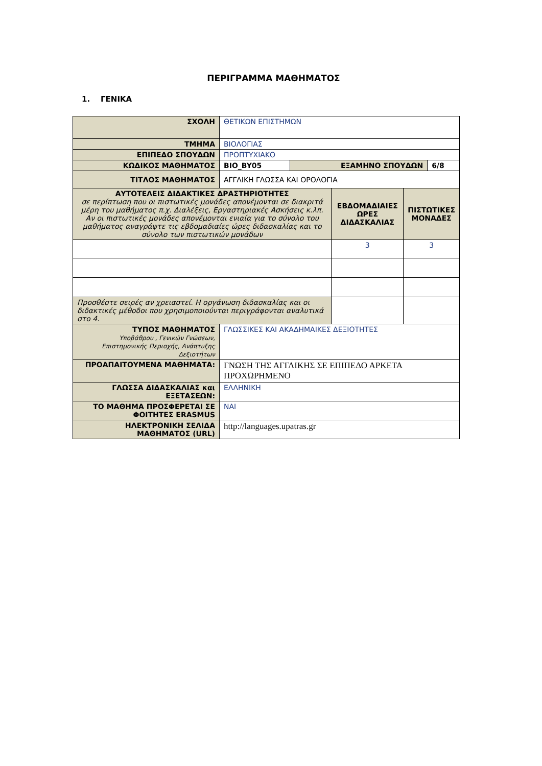ΠΕΡΙΓΡΑΜΜΑ ΜΑΘΗΜΑΤΟΣ
1. ΓΕΝΙΚΑ
| ΣΧΟΛΗ | ΘΕΤΙΚΩΝ ΕΠΙΣΤΗΜΩΝ | | |
| ΤΜΗΜΑ | ΒΙΟΛΟΓΙΑΣ | | |
| ΕΠΙΠΕΔΟ ΣΠΟΥΔΩΝ | ΠΡΟΠΤΥΧΙΑΚΟ | | |
| ΚΩΔΙΚΟΣ ΜΑΘΗΜΑΤΟΣ | BIO_BY05 | ΕΞΑΜΗΝΟ ΣΠΟΥΔΩΝ | 6/8 |
| ΤΙΤΛΟΣ ΜΑΘΗΜΑΤΟΣ | ΑΓΓΛΙΚΗ ΓΛΩΣΣΑ ΚΑΙ ΟΡΟΛΟΓΙΑ | | |
| ΑΥΤΟΤΕΛΕΙΣ ΔΙΔΑΚΤΙΚΕΣ ΔΡΑΣΤΗΡΙΟΤΗΤΕΣ σε περίπτωση που οι πιστωτικές μονάδες απονέμονται σε διακριτά μέρη του μαθήματος π.χ. Διαλέξεις, Εργαστηριακές Ασκήσεις κ.λπ. Αν οι πιστωτικές μονάδες απονέμονται ενιαία για το σύνολο του μαθήματος αναγράψτε τις εβδομαδιαίες ώρες διδασκαλίας και το σύνολο των πιστωτικών μονάδων | ΕΒΔΟΜΑΔΙΑΙΕΣ ΩΡΕΣ ΔΙΔΑΣΚΑΛΙΑΣ | ΠΙΣΤΩΤΙΚΕΣ ΜΟΝΑΔΕΣ |
| | 3 | 3 |
| Προσθέστε σειρές αν χρειαστεί. Η οργάνωση διδασκαλίας και οι διδακτικές μέθοδοι που χρησιμοποιούνται περιγράφονται αναλυτικά στο 4. | | |
| ΤΥΠΟΣ ΜΑΘΗΜΑΤΟΣ Υποβάθρου , Γενικών Γνώσεων, Επιστημονικής Περιοχής, Ανάπτυξης Δεξιοτήτων | ΓΛΩΣΣΙΚΕΣ ΚΑΙ ΑΚΑΔΗΜΑΙΚΕΣ ΔΕΞΙΟΤΗΤΕΣ |
| ΠΡΟΑΠΑΙΤΟΥΜΕΝΑ ΜΑΘΗΜΑΤΑ: | ΓΝΩΣΗ ΤΗΣ ΑΓΓΛΙΚΗΣ ΣΕ ΕΠΙΠΕΔΟ ΑΡΚΕΤΑ ΠΡΟΧΩΡΗΜΕΝΟ |
| ΓΛΩΣΣΑ ΔΙΔΑΣΚΑΛΙΑΣ και ΕΞΕΤΑΣΕΩΝ: | ΕΛΛΗΝΙΚΗ |
| ΤΟ ΜΑΘΗΜΑ ΠΡΟΣΦΕΡΕΤΑΙ ΣΕ ΦΟΙΤΗΤΕΣ ERASMUS | ΝΑΙ |
| ΗΛΕΚΤΡΟΝΙΚΗ ΣΕΛΙΔΑ ΜΑΘΗΜΑΤΟΣ (URL) | http://languages.upatras.gr |